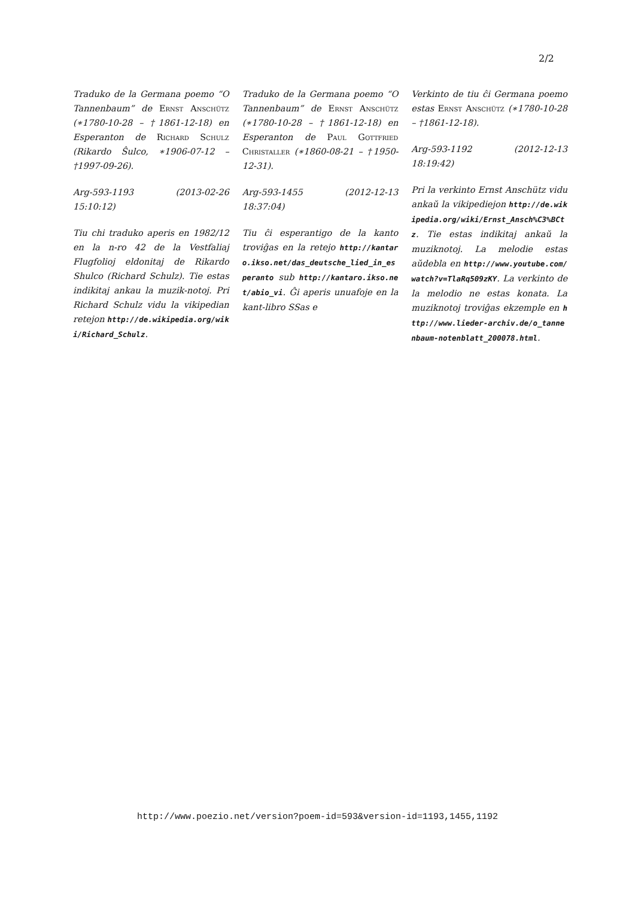2/2
Traduko de la Germana poemo “O Tannenbaum” de Ernst Anschütz (∗1780-10-28 – †1861-12-18) en Esperanton de Richard Schulz (Rikardo Ŝulco, ∗1906-07-12 – †1997-09-26).
Arg-593-1193 (2013-02-26 15:10:12)
Tiu chi traduko aperis en 1982/12 en la n-ro 42 de la Vestfaliaj Flugfolioj eldonitaj de Rikardo Shulco (Richard Schulz). Tie estas indikitaj ankau la muzik-notoj. Pri Richard Schulz vidu la vikipedian retejon http://de.wikipedia.org/wiki/Richard_Schulz.
Traduko de la Germana poemo “O Tannenbaum” de Ernst Anschütz (∗1780-10-28 – †1861-12-18) en Esperanton de Paul Gottfried Christaller (∗1860-08-21 – †1950-12-31).
Arg-593-1455 (2012-12-13 18:37:04)
Tiu ĉi esperantigo de la kanto troviĝas en la retejo http://kantaro.ikso.net/das_deutsche_lied_in_esperanto sub http://kantaro.ikso.net/abio_vi. Ĝi aperis unuafoje en la kant-libro SSas e
Verkinto de tiu ĉi Germana poemo estas Ernst Anschütz (∗1780-10-28 – †1861-12-18).
Arg-593-1192 (2012-12-13 18:19:42)
Pri la verkinto Ernst Anschütz vidu ankaŭ la vikipediejon http://de.wikipedia.org/wiki/Ernst_Ansch%C3%BCtz. Tie estas indikitaj ankaŭ la muziknotoj. La melodie estas aŭdebla en http://www.youtube.com/watch?v=TlaRq509zKY. La verkinto de la melodio ne estas konata. La muziknotoj troviĝas ekzemple en http://www.lieder-archiv.de/o_tannenbaum-notenblatt_200078.html.
http://www.poezio.net/version?poem-id=593&version-id=1193,1455,1192